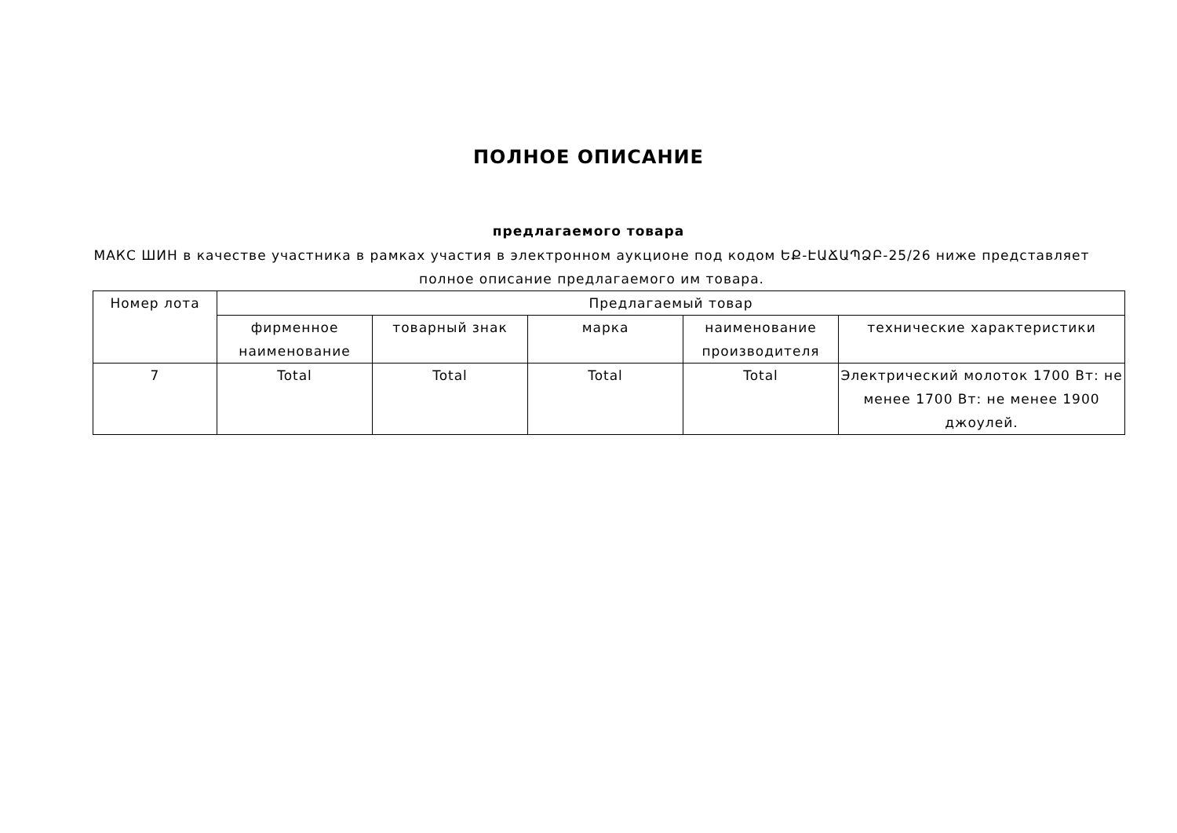ПОЛНОЕ ОПИСАНИЕ
предлагаемого товара
МАКС ШИН в качестве участника в рамках участия в электронном аукционе под кодом ԵՔ-ԷԱՃԱՊՁԲ-25/26 ниже представляет полное описание предлагаемого им товара.
| Номер лота | Предлагаемый товар | | | | |
| --- | --- | --- | --- | --- | --- |
| | фирменное наименование | товарный знак | марка | наименование производителя | технические характеристики |
| 7 | Total | Total | Total | Total | Электрический молоток 1700 Вт: не менее 1700 Вт: не менее 1900 джоулей. |